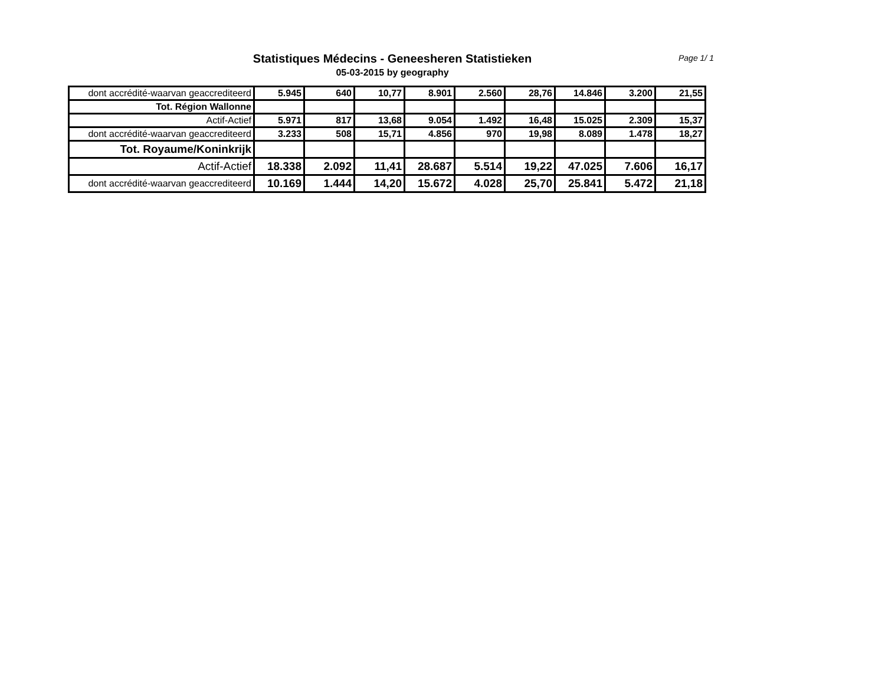Statistiques Médecins - Geneesheren Statistieken
05-03-2015 by geography
Page 1/ 1
| dont accrédité-waarvan geaccrediteerd | 5.945 | 640 | 10,77 | 8.901 | 2.560 | 28,76 | 14.846 | 3.200 | 21,55 |
| Tot. Région Wallonne | | | | | | | | | |
| Actif-Actief | 5.971 | 817 | 13,68 | 9.054 | 1.492 | 16,48 | 15.025 | 2.309 | 15,37 |
| dont accrédité-waarvan geaccrediteerd | 3.233 | 508 | 15,71 | 4.856 | 970 | 19,98 | 8.089 | 1.478 | 18,27 |
| Tot. Royaume/Koninkrijk | | | | | | | | | |
| Actif-Actief | 18.338 | 2.092 | 11,41 | 28.687 | 5.514 | 19,22 | 47.025 | 7.606 | 16,17 |
| dont accrédité-waarvan geaccrediteerd | 10.169 | 1.444 | 14,20 | 15.672 | 4.028 | 25,70 | 25.841 | 5.472 | 21,18 |